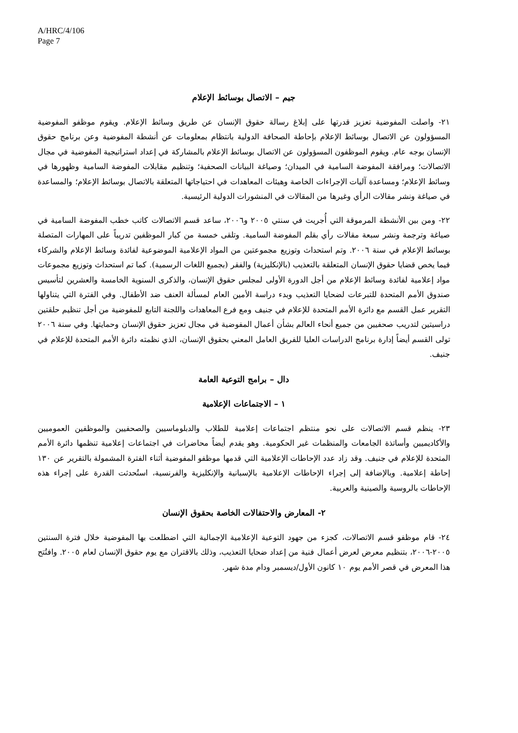A/HRC/4/106
Page 7
جيم – الاتصال بوسائط الإعلام
٢١- واصلت المفوضية تعزيز قدرتها على إبلاغ رسالة حقوق الإنسان عن طريق وسائط الإعلام. ويقوم موظفو المفوضية المسؤولون عن الاتصال بوسائط الإعلام بإحاطة الصحافة الدولية بانتظام بمعلومات عن أنشطة المفوضية وعن برنامج حقوق الإنسان بوجه عام. ويقوم الموظفون المسؤولون عن الاتصال بوسائط الإعلام بالمشاركة في إعداد استراتيجية المفوضية في مجال الاتصالات؛ ومرافقة المفوضة السامية في الميدان؛ وصياغة البيانات الصحفية؛ وتنظيم مقابلات المفوضة السامية وظهورها في وسائط الإعلام؛ ومساعدة آليات الإجراءات الخاصة وهيئات المعاهدات في احتياجاتها المتعلقة بالاتصال بوسائط الإعلام؛ والمساعدة في صياغة ونشر مقالات الرأي وغيرها من المقالات في المنشورات الدولية الرئيسية.
٢٢- ومن بين الأنشطة المرموقة التي أُجريت في سنتي ٢٠٠٥ و٢٠٠٦، ساعد قسم الاتصالات كاتب خطب المفوضة السامية في صياغة وترجمة ونشر سبعة مقالات رأي بقلم المفوضة السامية. وتلقى خمسة من كبار الموظفين تدريباً على المهارات المتصلة بوسائط الإعلام في سنة ٢٠٠٦. وتم استحداث وتوزيع مجموعتين من المواد الإعلامية الموضوعية لفائدة وسائط الإعلام والشركاء فيما يخص قضايا حقوق الإنسان المتعلقة بالتعذيب (بالإنكليزية) والفقر (بجميع اللغات الرسمية). كما تم استحداث وتوزيع مجموعات مواد إعلامية لفائدة وسائط الإعلام من أجل الدورة الأولى لمجلس حقوق الإنسان، والذكرى السنوية الخامسة والعشرين لتأسيس صندوق الأمم المتحدة للتبرعات لضحايا التعذيب وبدء دراسة الأمين العام لمسألة العنف ضد الأطفال. وفي الفترة التي يتناولها التقرير عمل القسم مع دائرة الأمم المتحدة للإعلام في جنيف ومع فرع المعاهدات واللجنة التابع للمفوضية من أجل تنظيم حلقتين دراسيتين لتدريب صحفيين من جميع أنحاء العالم بشأن أعمال المفوضية في مجال تعزيز حقوق الإنسان وحمايتها. وفي سنة ٢٠٠٦ تولى القسم أيضاً إدارة برنامج الدراسات العليا للفريق العامل المعني بحقوق الإنسان، الذي نظمته دائرة الأمم المتحدة للإعلام في جنيف.
دال – برامج التوعية العامة
١ – الاجتماعات الإعلامية
٢٣- ينظم قسم الاتصالات على نحو منتظم اجتماعات إعلامية للطلاب والدبلوماسيين والصحفيين والموظفين العموميين والأكاديميين وأساتذة الجامعات والمنظمات غير الحكومية. وهو يقدم أيضاً محاضرات في اجتماعات إعلامية تنظمها دائرة الأمم المتحدة للإعلام في جنيف. وقد زاد عدد الإحاطات الإعلامية التي قدمها موظفو المفوضية أثناء الفترة المشمولة بالتقرير عن ١٣٠ إحاطة إعلامية. وبالإضافة إلى إجراء الإحاطات الإعلامية بالإسبانية والإنكليزية والفرنسية، استُحدثت القدرة على إجراء هذه الإحاطات بالروسية والصينية والعربية.
٢- المعارض والاحتفالات الخاصة بحقوق الإنسان
٢٤- قام موظفو قسم الاتصالات، كجزء من جهود التوعية الإعلامية الإجمالية التي اضطلعت بها المفوضية خلال فترة السنتين ٢٠٠٥-٢٠٠٦، بتنظيم معرض لعرض أعمال فنية من إعداد ضحايا التعذيب، وذلك بالاقتران مع يوم حقوق الإنسان لعام ٢٠٠٥. وافتُتح هذا المعرض في قصر الأمم يوم ١٠ كانون الأول/ديسمبر ودام مدة شهر.